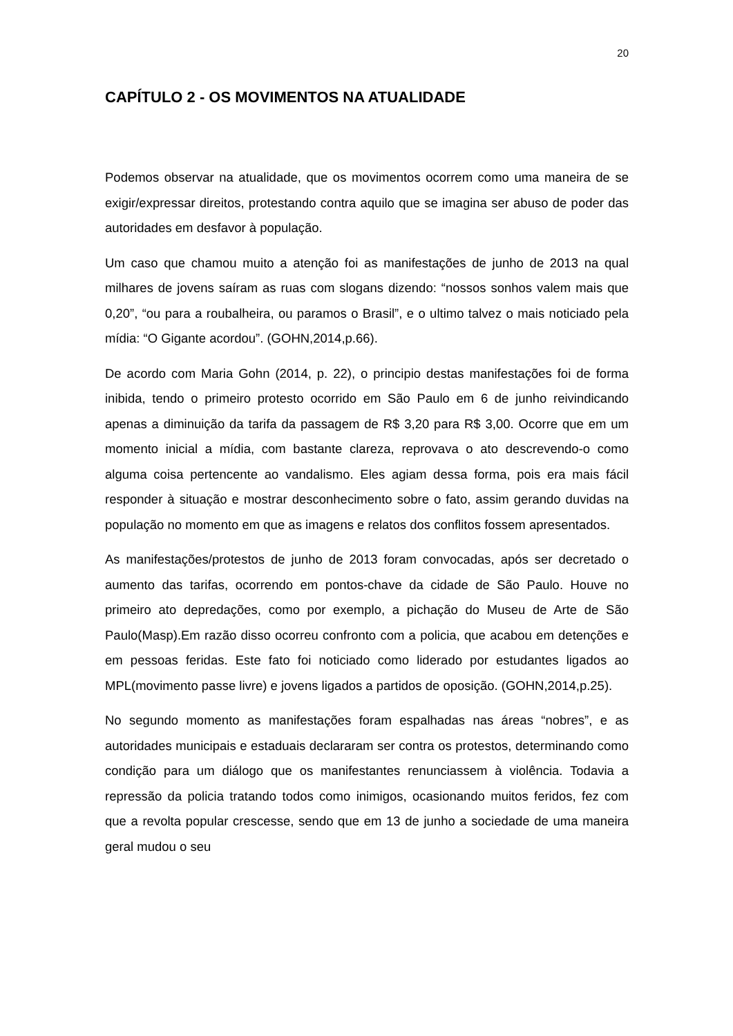20
CAPÍTULO 2 - OS MOVIMENTOS NA ATUALIDADE
Podemos observar na atualidade, que os movimentos ocorrem como uma maneira de se exigir/expressar direitos, protestando contra aquilo que se imagina ser abuso de poder das autoridades em desfavor à população.
Um caso que chamou muito a atenção foi as manifestações de junho de 2013 na qual milhares de jovens saíram as ruas com slogans dizendo: “nossos sonhos valem mais que 0,20”, “ou para a roubalheira, ou paramos o Brasil”, e o ultimo talvez o mais noticiado pela mídia: “O Gigante acordou”. (GOHN,2014,p.66).
De acordo com Maria Gohn (2014, p. 22), o principio destas manifestações foi de forma inibida, tendo o primeiro protesto ocorrido em São Paulo em 6 de junho reivindicando apenas a diminuição da tarifa da passagem de R$ 3,20 para R$ 3,00. Ocorre que em um momento inicial a mídia, com bastante clareza, reprovava o ato descrevendo-o como alguma coisa pertencente ao vandalismo. Eles agiam dessa forma, pois era mais fácil responder à situação e mostrar desconhecimento sobre o fato, assim gerando duvidas na população no momento em que as imagens e relatos dos conflitos fossem apresentados.
As manifestações/protestos de junho de 2013 foram convocadas, após ser decretado o aumento das tarifas, ocorrendo em pontos-chave da cidade de São Paulo. Houve no primeiro ato depredações, como por exemplo, a pichação do Museu de Arte de São Paulo(Masp).Em razão disso ocorreu confronto com a policia, que acabou em detenções e em pessoas feridas. Este fato foi noticiado como liderado por estudantes ligados ao MPL(movimento passe livre) e jovens ligados a partidos de oposição. (GOHN,2014,p.25).
No segundo momento as manifestações foram espalhadas nas áreas “nobres”, e as autoridades municipais e estaduais declararam ser contra os protestos, determinando como condição para um diálogo que os manifestantes renunciassem à violência. Todavia a repressão da policia tratando todos como inimigos, ocasionando muitos feridos, fez com que a revolta popular crescesse, sendo que em 13 de junho a sociedade de uma maneira geral mudou o seu